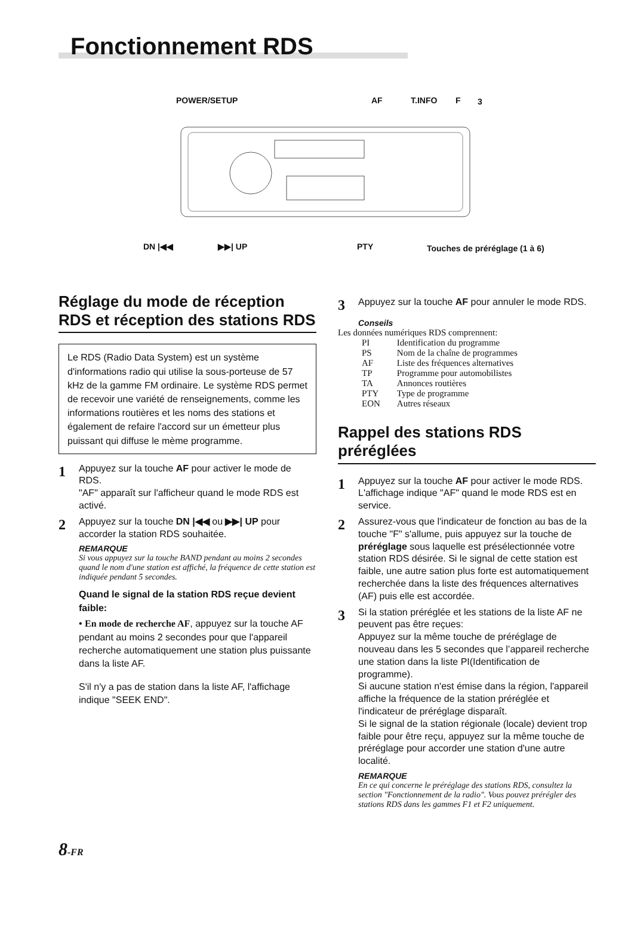Fonctionnement RDS
POWER/SETUP AF T.INFO F 3
DN |◀◀ ▶▶| UP PTY Touches de préréglage (1 à 6)
Réglage du mode de réception RDS et réception des stations RDS
Le RDS (Radio Data System) est un système d'informations radio qui utilise la sous-porteuse de 57 kHz de la gamme FM ordinaire. Le système RDS permet de recevoir une variété de renseignements, comme les informations routières et les noms des stations et également de refaire l'accord sur un émetteur plus puissant qui diffuse le mème programme.
1
Appuyez sur la touche AF pour activer le mode de RDS.
"AF" apparaît sur l'afficheur quand le mode RDS est activé.
2
Appuyez sur la touche DN |◀◀ ou ▶▶| UP pour accorder la station RDS souhaitée.
REMARQUE
Si vous appuyez sur la touche BAND pendant au moins 2 secondes quand le nom d'une station est affiché, la fréquence de cette station est indiquée pendant 5 secondes.
Quand le signal de la station RDS reçue devient faible:
• En mode de recherche AF, appuyez sur la touche AF pendant au moins 2 secondes pour que l'appareil recherche automatiquement une station plus puissante dans la liste AF.
S'il n'y a pas de station dans la liste AF, l'affichage indique "SEEK END".
3
Appuyez sur la touche AF pour annuler le mode RDS.
Conseils
Les données numériques RDS comprennent:
| PI | Identification du programme |
| PS | Nom de la chaîne de programmes |
| AF | Liste des fréquences alternatives |
| TP | Programme pour automobilistes |
| TA | Annonces routières |
| PTY | Type de programme |
| EON | Autres réseaux |
Rappel des stations RDS préréglées
1
Appuyez sur la touche AF pour activer le mode RDS.
L'affichage indique "AF" quand le mode RDS est en service.
2
Assurez-vous que l'indicateur de fonction au bas de la touche "F" s'allume, puis appuyez sur la touche de préréglage sous laquelle est présélectionnée votre station RDS désirée. Si le signal de cette station est faible, une autre sation plus forte est automatiquement recherchée dans la liste des fréquences alternatives (AF) puis elle est accordée.
3
Si la station préréglée et les stations de la liste AF ne peuvent pas être reçues:
Appuyez sur la même touche de préréglage de nouveau dans les 5 secondes que l’appareil recherche une station dans la liste PI(Identification de programme).
Si aucune station n'est émise dans la région, l'appareil affiche la fréquence de la station préréglée et l'indicateur de préréglage disparaît.
Si le signal de la station régionale (locale) devient trop faible pour être reçu, appuyez sur la même touche de préréglage pour accorder une station d'une autre localité.
REMARQUE
En ce qui concerne le préréglage des stations RDS, consultez la section "Fonctionnement de la radio". Vous pouvez prérégler des stations RDS dans les gammes F1 et F2 uniquement.
8-FR